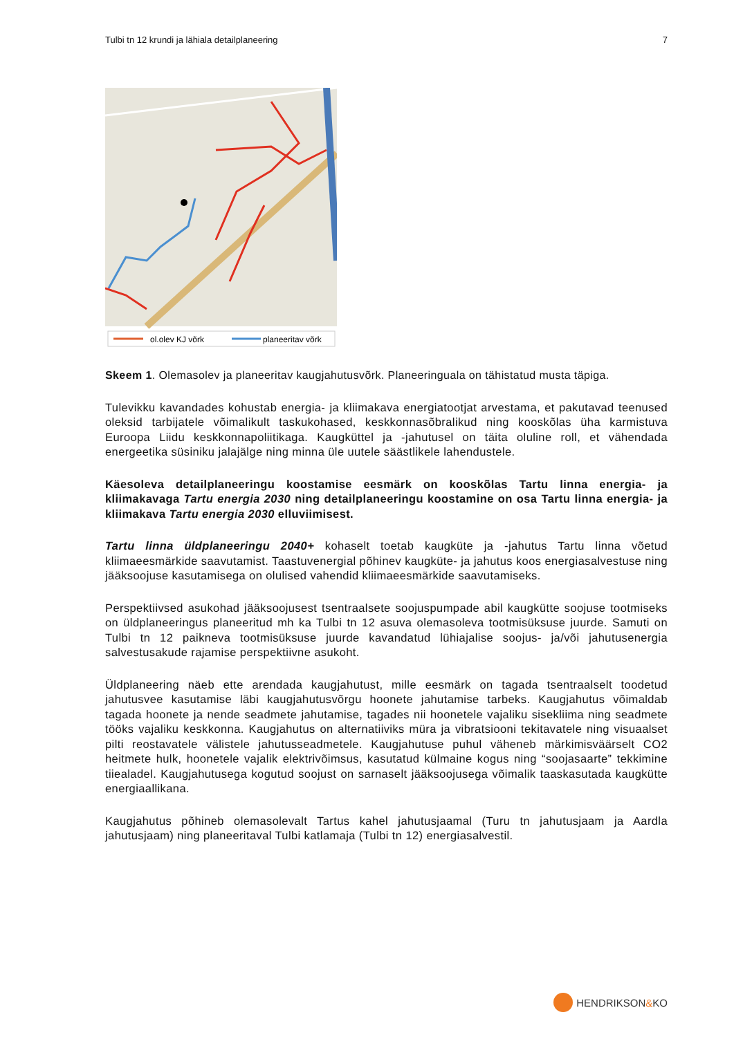Tulbi tn 12 krundi ja lähiala detailplaneering 7
ol.olev KJ võrk
planeeritav võrk
Skeem 1. Olemasolev ja planeeritav kaugjahutusvõrk. Planeeringuala on tähistatud musta täpiga.
Tulevikku kavandades kohustab energia- ja kliimakava energiatootjat arvestama, et pakutavad teenused oleksid tarbijatele võimalikult taskukohased, keskkonnasõbralikud ning kooskõlas üha karmistuva Euroopa Liidu keskkonnapoliitikaga. Kaugküttel ja -jahutusel on täita oluline roll, et vähendada energeetika süsiniku jalajälge ning minna üle uutele säästlikele lahendustele.
Käesoleva detailplaneeringu koostamise eesmärk on kooskõlas Tartu linna energia- ja kliimakavaga Tartu energia 2030 ning detailplaneeringu koostamine on osa Tartu linna energia- ja kliimakava Tartu energia 2030 elluviimisest.
Tartu linna üldplaneeringu 2040+ kohaselt toetab kaugküte ja -jahutus Tartu linna võetud kliimaeesmärkide saavutamist. Taastuvenergial põhinev kaugküte- ja jahutus koos energiasalvestuse ning jääksoojuse kasutamisega on olulised vahendid kliimaeesmärkide saavutamiseks.
Perspektiivsed asukohad jääksoojusest tsentraalsete soojuspumpade abil kaugkütte soojuse tootmiseks on üldplaneeringus planeeritud mh ka Tulbi tn 12 asuva olemasoleva tootmisüksuse juurde. Samuti on Tulbi tn 12 paikneva tootmisüksuse juurde kavandatud lühiajalise soojus- ja/või jahutusenergia salvestusakude rajamise perspektiivne asukoht.
Üldplaneering näeb ette arendada kaugjahutust, mille eesmärk on tagada tsentraalselt toodetud jahutusvee kasutamise läbi kaugjahutusvõrgu hoonete jahutamise tarbeks. Kaugjahutus võimaldab tagada hoonete ja nende seadmete jahutamise, tagades nii hoonetele vajaliku sisekliima ning seadmete tööks vajaliku keskkonna. Kaugjahutus on alternatiiviks müra ja vibratsiooni tekitavatele ning visuaalset pilti reostavatele välistele jahutusseadmetele. Kaugjahutuse puhul väheneb märkimisväärselt CO2 heitmete hulk, hoonetele vajalik elektrivõimsus, kasutatud külmaine kogus ning “soojasaarte” tekkimine tiiealadel. Kaugjahutusega kogutud soojust on sarnaselt jääksoojusega võimalik taaskasutada kaugkütte energiaallikana.
Kaugjahutus põhineb olemasolevalt Tartus kahel jahutusjaamal (Turu tn jahutusjaam ja Aardla jahutusjaam) ning planeeritaval Tulbi katlamaja (Tulbi tn 12) energiasalvestil.
HENDRIKSON & KO